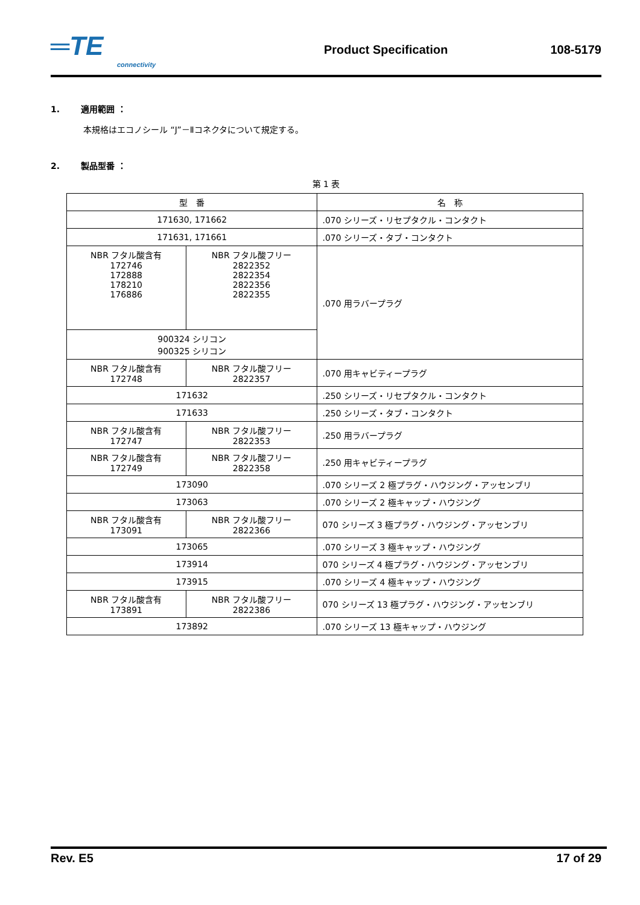═TE
connectivity
Product Specification 108-5179
1. 適用範囲 ：
本規格はエコノシール “J”－Ⅱコネクタについて規定する。
2. 製品型番 ：
第 1 表
| 型 番 | | 名 称 |
| 171630, 171662 | | .070 シリーズ・リセプタクル・コンタクト |
| 171631, 171661 | | .070 シリーズ・タブ・コンタクト |
| NBR フタル酸含有 172746 172888 178210 176886 | NBR フタル酸フリー 2822352 2822354 2822356 2822355 | .070 用ラバープラグ |
| 900324 シリコン 900325 シリコン | | |
| NBR フタル酸含有 172748 | NBR フタル酸フリー 2822357 | .070 用キャビティープラグ |
| 171632 | | .250 シリーズ・リセプタクル・コンタクト |
| 171633 | | .250 シリーズ・タブ・コンタクト |
| NBR フタル酸含有 172747 | NBR フタル酸フリー 2822353 | .250 用ラバープラグ |
| NBR フタル酸含有 172749 | NBR フタル酸フリー 2822358 | .250 用キャビティープラグ |
| 173090 | | .070 シリーズ 2 極プラグ・ハウジング・アッセンブリ |
| 173063 | | .070 シリーズ 2 極キャップ・ハウジング |
| NBR フタル酸含有 173091 | NBR フタル酸フリー 2822366 | 070 シリーズ 3 極プラグ・ハウジング・アッセンブリ |
| 173065 | | .070 シリーズ 3 極キャップ・ハウジング |
| 173914 | | 070 シリーズ 4 極プラグ・ハウジング・アッセンブリ |
| 173915 | | .070 シリーズ 4 極キャップ・ハウジング |
| NBR フタル酸含有 173891 | NBR フタル酸フリー 2822386 | 070 シリーズ 13 極プラグ・ハウジング・アッセンブリ |
| 173892 | | .070 シリーズ 13 極キャップ・ハウジング |
Rev. E5 17 of 29